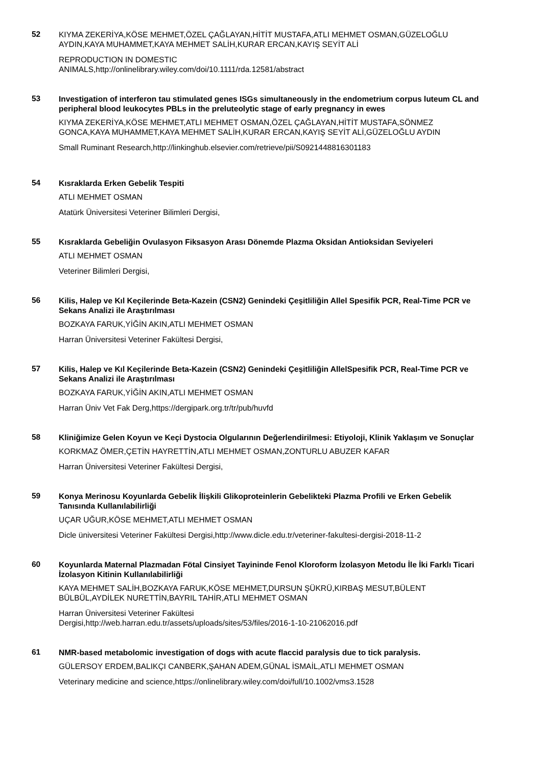52
KIYMA ZEKERİYA,KÖSE MEHMET,ÖZEL ÇAĞLAYAN,HİTİT MUSTAFA,ATLI MEHMET OSMAN,GÜZELOĞLU AYDIN,KAYA MUHAMMET,KAYA MEHMET SALİH,KURAR ERCAN,KAYIŞ SEYİT ALİ
REPRODUCTION IN DOMESTIC
ANIMALS,http://onlinelibrary.wiley.com/doi/10.1111/rda.12581/abstract
53
Investigation of interferon tau stimulated genes ISGs simultaneously in the endometrium corpus luteum CL and peripheral blood leukocytes PBLs in the preluteolytic stage of early pregnancy in ewes
KIYMA ZEKERİYA,KÖSE MEHMET,ATLI MEHMET OSMAN,ÖZEL ÇAĞLAYAN,HİTİT MUSTAFA,SÖNMEZ GONCA,KAYA MUHAMMET,KAYA MEHMET SALİH,KURAR ERCAN,KAYIŞ SEYİT ALİ,GÜZELOĞLU AYDIN
Small Ruminant Research,http://linkinghub.elsevier.com/retrieve/pii/S0921448816301183
54
Kısraklarda Erken Gebelik Tespiti
ATLI MEHMET OSMAN
Atatürk Üniversitesi Veteriner Bilimleri Dergisi,
55
Kısraklarda Gebeliğin Ovulasyon Fiksasyon Arası Dönemde Plazma Oksidan Antioksidan Seviyeleri
ATLI MEHMET OSMAN
Veteriner Bilimleri Dergisi,
56
Kilis, Halep ve Kıl Keçilerinde Beta-Kazein (CSN2) Genindeki Çeşitliliğin Allel Spesifik PCR, Real-Time PCR ve Sekans Analizi ile Araştırılması
BOZKAYA FARUK,YİĞİN AKIN,ATLI MEHMET OSMAN
Harran Üniversitesi Veteriner Fakültesi Dergisi,
57
Kilis, Halep ve Kıl Keçilerinde Beta-Kazein (CSN2) Genindeki Çeşitliliğin AllelSpesifik PCR, Real-Time PCR ve Sekans Analizi ile Araştırılması
BOZKAYA FARUK,YİĞİN AKIN,ATLI MEHMET OSMAN
Harran Üniv Vet Fak Derg,https://dergipark.org.tr/tr/pub/huvfd
58
Kliniğimize Gelen Koyun ve Keçi Dystocia Olgularının Değerlendirilmesi: Etiyoloji, Klinik Yaklaşım ve Sonuçlar
KORKMAZ ÖMER,ÇETİN HAYRETTİN,ATLI MEHMET OSMAN,ZONTURLU ABUZER KAFAR
Harran Üniversitesi Veteriner Fakültesi Dergisi,
59
Konya Merinosu Koyunlarda Gebelik İlişkili Glikoproteinlerin Gebelikteki Plazma Profili ve Erken Gebelik Tanısında Kullanılabilirliği
UÇAR UĞUR,KÖSE MEHMET,ATLI MEHMET OSMAN
Dicle üniversitesi Veteriner Fakültesi Dergisi,http://www.dicle.edu.tr/veteriner-fakultesi-dergisi-2018-11-2
60
Koyunlarda Maternal Plazmadan Fötal Cinsiyet Tayininde Fenol Kloroform İzolasyon Metodu İle İki Farklı Ticari İzolasyon Kitinin Kullanılabilirliği
KAYA MEHMET SALİH,BOZKAYA FARUK,KÖSE MEHMET,DURSUN ŞÜKRÜ,KIRBAŞ MESUT,BÜLENT BÜLBÜL,AYDİLEK NURETTİN,BAYRIL TAHİR,ATLI MEHMET OSMAN
Harran Üniversitesi Veteriner Fakültesi
Dergisi,http://web.harran.edu.tr/assets/uploads/sites/53/files/2016-1-10-21062016.pdf
61
NMR-based metabolomic investigation of dogs with acute flaccid paralysis due to tick paralysis.
GÜLERSOY ERDEM,BALIKÇI CANBERK,ŞAHAN ADEM,GÜNAL İSMAİL,ATLI MEHMET OSMAN
Veterinary medicine and science,https://onlinelibrary.wiley.com/doi/full/10.1002/vms3.1528